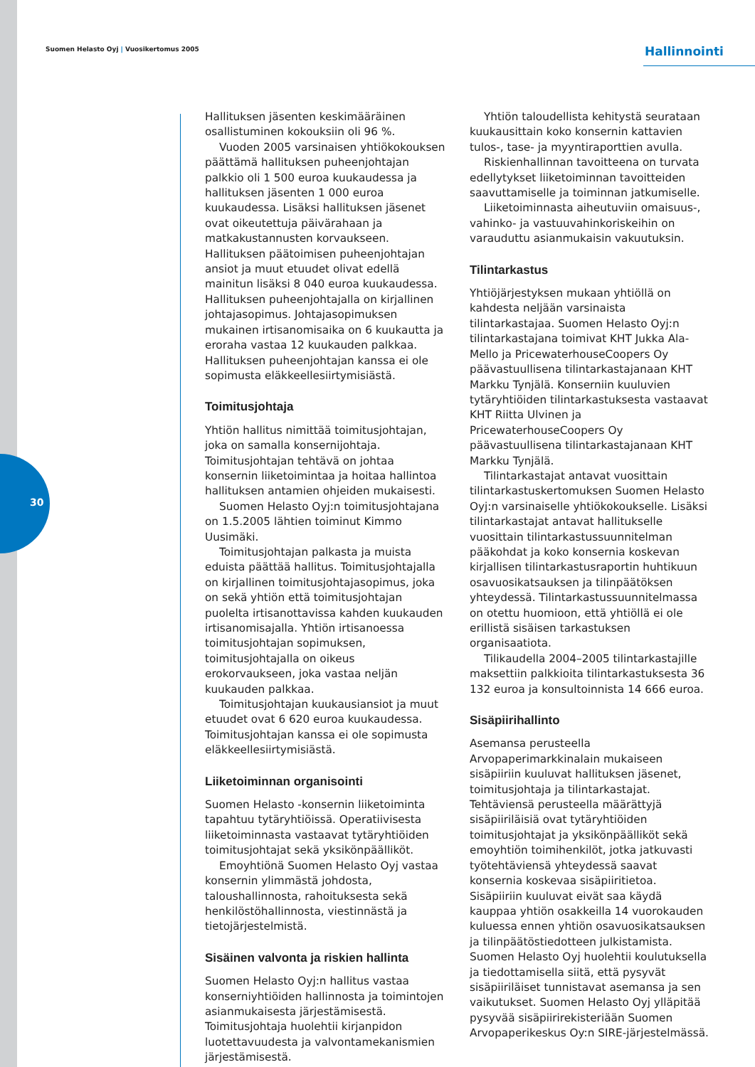Suomen Helasto Oyj | Vuosikertomus 2005
Hallinnointi
30
Hallituksen jäsenten keskimääräinen osallistuminen kokouksiin oli 96 %.
Vuoden 2005 varsinaisen yhtiökokouksen päättämä hallituksen puheenjohtajan palkkio oli 1 500 euroa kuukaudessa ja hallituksen jäsenten 1 000 euroa kuukaudessa. Lisäksi hallituksen jäsenet ovat oikeutettuja päivärahaan ja matkakustannusten korvaukseen. Hallituksen päätoimisen puheenjohtajan ansiot ja muut etuudet olivat edellä mainitun lisäksi 8 040 euroa kuukaudessa. Hallituksen puheenjohtajalla on kirjallinen johtajasopimus. Johtajasopimuksen mukainen irtisanomisaika on 6 kuukautta ja eroraha vastaa 12 kuukauden palkkaa. Hallituksen puheenjohtajan kanssa ei ole sopimusta eläkkeellesiirtymisiästä.
Toimitusjohtaja
Yhtiön hallitus nimittää toimitusjohtajan, joka on samalla konsernijohtaja. Toimitusjohtajan tehtävä on johtaa konsernin liiketoimintaa ja hoitaa hallintoa hallituksen antamien ohjeiden mukaisesti.
Suomen Helasto Oyj:n toimitusjohtajana on 1.5.2005 lähtien toiminut Kimmo Uusimäki.
Toimitusjohtajan palkasta ja muista eduista päättää hallitus. Toimitusjohtajalla on kirjallinen toimitusjohtajasopimus, joka on sekä yhtiön että toimitusjohtajan puolelta irtisanottavissa kahden kuukauden irtisanomisajalla. Yhtiön irtisanoessa toimitusjohtajan sopimuksen, toimitusjohtajalla on oikeus erokorvaukseen, joka vastaa neljän kuukauden palkkaa.
Toimitusjohtajan kuukausiansiot ja muut etuudet ovat 6 620 euroa kuukaudessa. Toimitusjohtajan kanssa ei ole sopimusta eläkkeellesiirtymisiästä.
Liiketoiminnan organisointi
Suomen Helasto -konsernin liiketoiminta tapahtuu tytäryhtiöissä. Operatiivisesta liiketoiminnasta vastaavat tytäryhtiöiden toimitusjohtajat sekä yksikönpäälliköt.
Emoyhtiönä Suomen Helasto Oyj vastaa konsernin ylimmästä johdosta, taloushallinnosta, rahoituksesta sekä henkilöstöhallinnosta, viestinnästä ja tietojärjestelmistä.
Sisäinen valvonta ja riskien hallinta
Suomen Helasto Oyj:n hallitus vastaa konserniyhtiöiden hallinnosta ja toimintojen asianmukaisesta järjestämisestä. Toimitusjohtaja huolehtii kirjanpidon luotettavuudesta ja valvontamekanismien järjestämisestä.
Yhtiön taloudellista kehitystä seurataan kuukausittain koko konsernin kattavien tulos-, tase- ja myyntiraporttien avulla.
Riskienhallinnan tavoitteena on turvata edellytykset liiketoiminnan tavoitteiden saavuttamiselle ja toiminnan jatkumiselle.
Liiketoiminnasta aiheutuviin omaisuus-, vahinko- ja vastuuvahinkoriskeihin on varauduttu asianmukaisin vakuutuksin.
Tilintarkastus
Yhtiöjärjestyksen mukaan yhtiöllä on kahdesta neljään varsinaista tilintarkastajaa. Suomen Helasto Oyj:n tilintarkastajana toimivat KHT Jukka Ala-Mello ja PricewaterhouseCoopers Oy päävastuullisena tilintarkastajanaan KHT Markku Tynjälä. Konserniin kuuluvien tytäryhtiöiden tilintarkastuksesta vastaavat KHT Riitta Ulvinen ja PricewaterhouseCoopers Oy päävastuullisena tilintarkastajanaan KHT Markku Tynjälä.
Tilintarkastajat antavat vuosittain tilintarkastuskertomuksen Suomen Helasto Oyj:n varsinaiselle yhtiökokoukselle. Lisäksi tilintarkastajat antavat hallitukselle vuosittain tilintarkastussuunnitelman pääkohdat ja koko konsernia koskevan kirjallisen tilintarkastusraportin huhtikuun osavuosikatsauksen ja tilinpäätöksen yhteydessä. Tilintarkastussuunnitelmassa on otettu huomioon, että yhtiöllä ei ole erillistä sisäisen tarkastuksen organisaatiota.
Tilikaudella 2004–2005 tilintarkastajille maksettiin palkkioita tilintarkastuksesta 36 132 euroa ja konsultoinnista 14 666 euroa.
Sisäpiirihallinto
Asemansa perusteella Arvopaperimarkkinalain mukaiseen sisäpiiriin kuuluvat hallituksen jäsenet, toimitusjohtaja ja tilintarkastajat. Tehtäviensä perusteella määrättyjä sisäpiiriläisiä ovat tytäryhtiöiden toimitusjohtajat ja yksikönpäälliköt sekä emoyhtiön toimihenkilöt, jotka jatkuvasti työtehtäviensä yhteydessä saavat konsernia koskevaa sisäpiiritietoa. Sisäpiiriin kuuluvat eivät saa käydä kauppaa yhtiön osakkeilla 14 vuorokauden kuluessa ennen yhtiön osavuosikatsauksen ja tilinpäätöstiedotteen julkistamista. Suomen Helasto Oyj huolehtii koulutuksella ja tiedottamisella siitä, että pysyvät sisäpiiriläiset tunnistavat asemansa ja sen vaikutukset. Suomen Helasto Oyj ylläpitää pysyvää sisäpiirirekisteriään Suomen Arvopaperikeskus Oy:n SIRE-järjestelmässä.